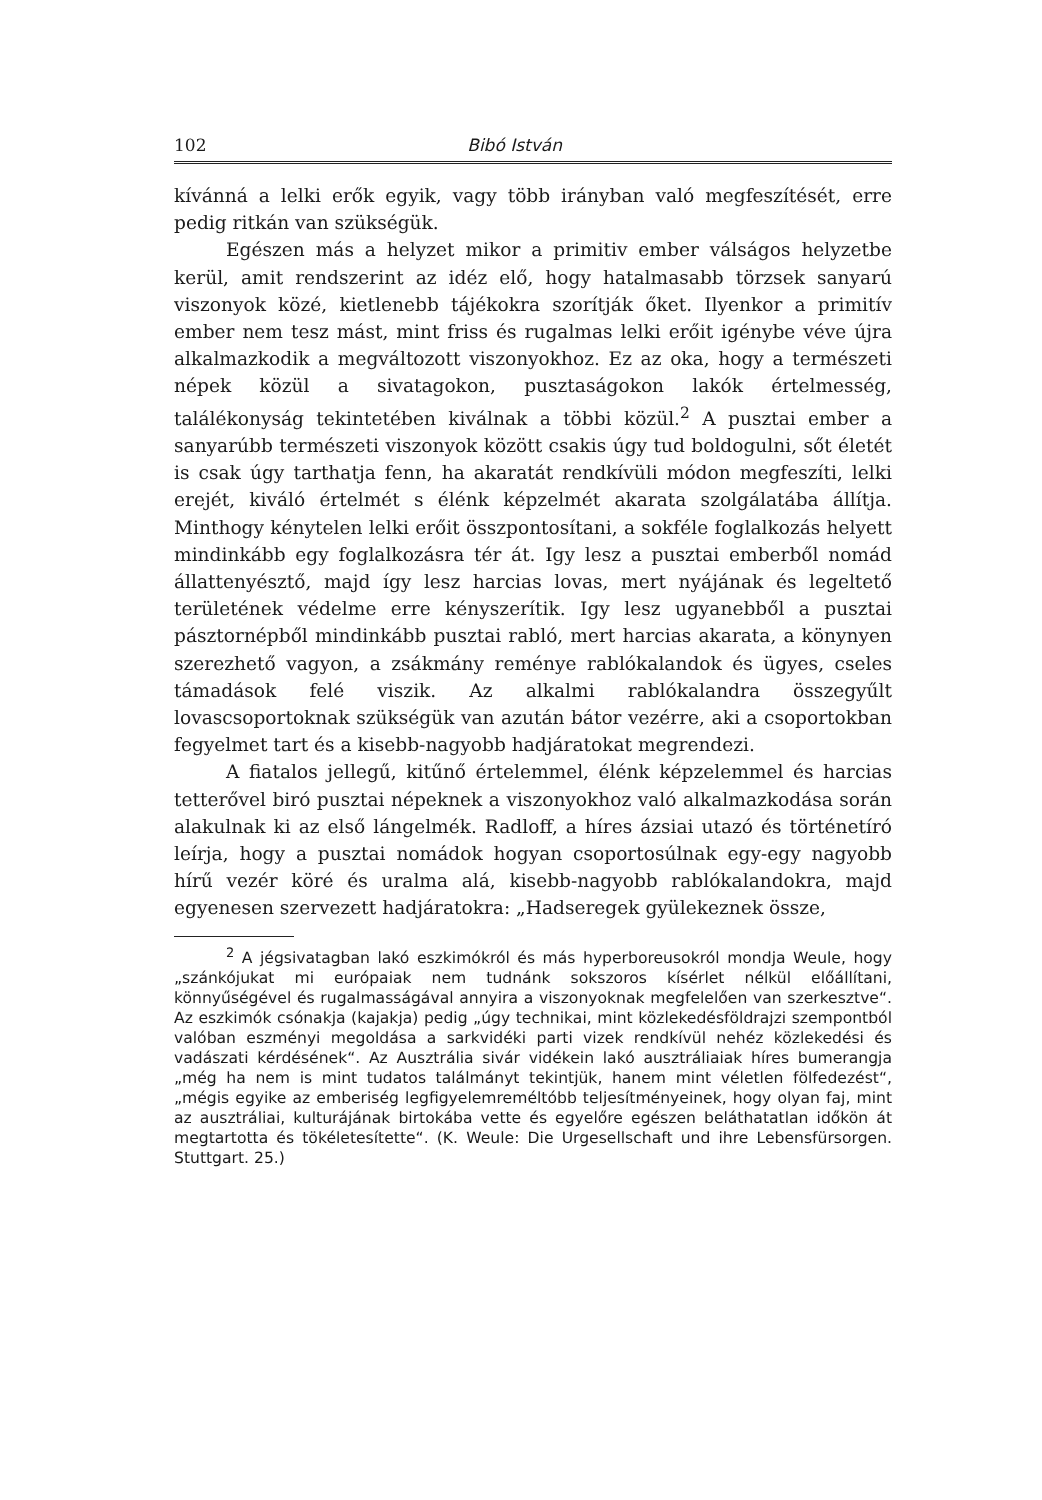102 Bibó István
kívánná a lelki erők egyik, vagy több irányban való megfeszítését, erre pedig ritkán van szükségük.
Egészen más a helyzet mikor a primitiv ember válságos helyzetbe kerül, amit rendszerint az idéz elő, hogy hatalmasabb törzsek sanyarú viszonyok közé, kietlenebb tájékokra szorítják őket. Ilyenkor a primitív ember nem tesz mást, mint friss és rugalmas lelki erőit igénybe véve újra alkalmazkodik a megváltozott viszonyokhoz. Ez az oka, hogy a természeti népek közül a sivatagokon, pusztaságokon lakók értelmesség, találékonyság tekintetében kiválnak a többi közül.<sup>2</sup> A pusztai ember a sanyarúbb természeti viszonyok között csakis úgy tud boldogulni, sőt életét is csak úgy tarthatja fenn, ha akaratát rendkívüli módon megfeszíti, lelki erejét, kiváló értelmét s élénk képzelmét akarata szolgálatába állítja. Minthogy kénytelen lelki erőit összpontosítani, a sokféle foglalkozás helyett mindinkább egy foglalkozásra tér át. Igy lesz a pusztai emberből nomád állattenyésztő, majd így lesz harcias lovas, mert nyájának és legeltető területének védelme erre kényszerítik. Igy lesz ugyanebből a pusztai pásztornépből mindinkább pusztai rabló, mert harcias akarata, a könynyen szerezhető vagyon, a zsákmány reménye rablókalandok és ügyes, cseles támadások felé viszik. Az alkalmi rablókalandra összegyűlt lovascsoportoknak szükségük van azután bátor vezérre, aki a csoportokban fegyelmet tart és a kisebb-nagyobb hadjáratokat megrendezi.
A fiatalos jellegű, kitűnő értelemmel, élénk képzelemmel és harcias tetterővel biró pusztai népeknek a viszonyokhoz való alkalmazkodása során alakulnak ki az első lángelmék. Radloff, a híres ázsiai utazó és történetíró leírja, hogy a pusztai nomádok hogyan csoportosúlnak egy-egy nagyobb hírű vezér köré és uralma alá, kisebb-nagyobb rablókalandokra, majd egyenesen szervezett hadjáratokra: „Hadseregek gyülekeznek össze,
<sup>2</sup> A jégsivatagban lakó eszkimókról és más hyperboreusokról mondja Weule, hogy „szánkójukat mi európaiak nem tudnánk sokszoros kísérlet nélkül előállítani, könnyűségével és rugalmasságával annyira a viszonyoknak megfelelően van szerkesztve“. Az eszkimók csónakja (kajakja) pedig „úgy technikai, mint közlekedésföldrajzi szempontból valóban eszményi megoldása a sarkvidéki parti vizek rendkívül nehéz közlekedési és vadászati kérdésének“. Az Ausztrália sivár vidékein lakó ausztráliaiak híres bumerangja „még ha nem is mint tudatos találmányt tekintjük, hanem mint véletlen fölfedezést“, „mégis egyike az emberiség legfigyelemreméltóbb teljesítményeinek, hogy olyan faj, mint az ausztráliai, kulturájának birtokába vette és egyelőre egészen beláthatatlan időkön át megtartotta és tökéletesítette“. (K. Weule: Die Urgesellschaft und ihre Lebensfürsorgen. Stuttgart. 25.)